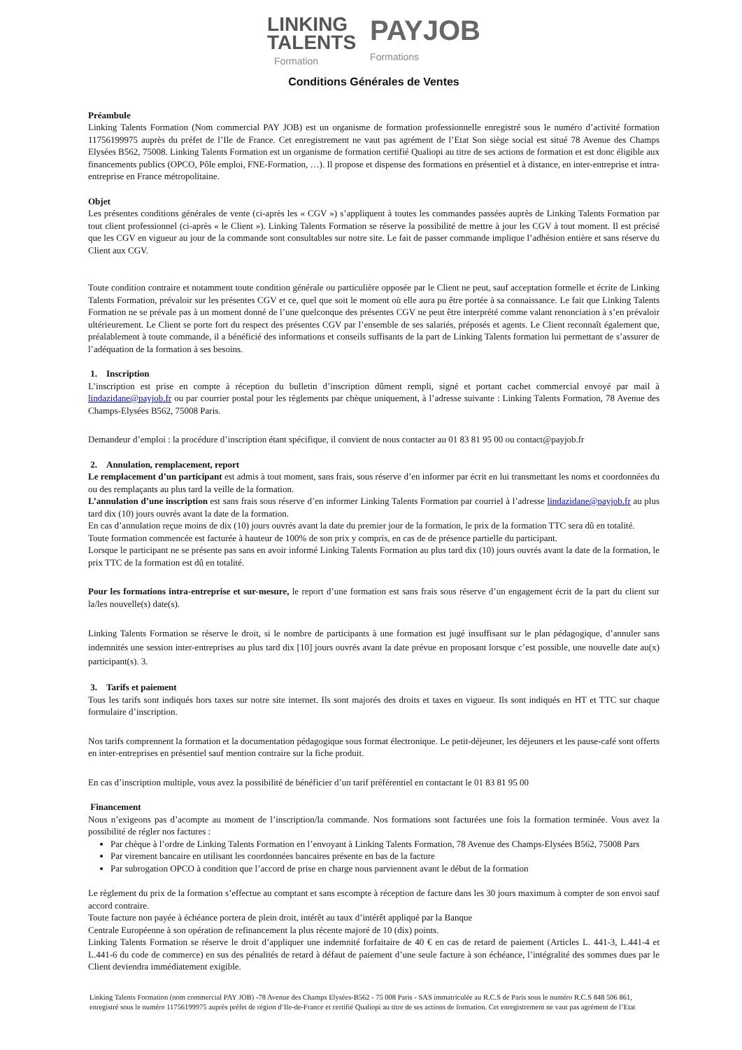LINKING
TALENTS
Formation
PAYJOB
Formations
Conditions Générales de Ventes
Préambule
Linking Talents Formation (Nom commercial PAY JOB) est un organisme de formation professionnelle enregistré sous le numéro d’activité formation 11756199975 auprès du préfet de l’Ile de France. Cet enregistrement ne vaut pas agrément de l’Etat Son siège social est situé 78 Avenue des Champs Elysées B562, 75008. Linking Talents Formation est un organisme de formation certifié Qualiopi au titre de ses actions de formation et est donc éligible aux financements publics (OPCO, Pôle emploi, FNE-Formation, …). Il propose et dispense des formations en présentiel et à distance, en inter-entreprise et intra-entreprise en France métropolitaine.
Objet
Les présentes conditions générales de vente (ci-après les « CGV ») s’appliquent à toutes les commandes passées auprès de Linking Talents Formation par tout client professionnel (ci-après « le Client »). Linking Talents Formation se réserve la possibilité de mettre à jour les CGV à tout moment. Il est précisé que les CGV en vigueur au jour de la commande sont consultables sur notre site. Le fait de passer commande implique l’adhésion entière et sans réserve du Client aux CGV.
Toute condition contraire et notamment toute condition générale ou particulière opposée par le Client ne peut, sauf acceptation formelle et écrite de Linking Talents Formation, prévaloir sur les présentes CGV et ce, quel que soit le moment où elle aura pu être portée à sa connaissance. Le fait que Linking Talents Formation ne se prévale pas à un moment donné de l’une quelconque des présentes CGV ne peut être interprété comme valant renonciation à s’en prévaloir ultérieurement. Le Client se porte fort du respect des présentes CGV par l’ensemble de ses salariés, préposés et agents. Le Client reconnaît également que, préalablement à toute commande, il a bénéficié des informations et conseils suffisants de la part de Linking Talents formation lui permettant de s’assurer de l’adéquation de la formation à ses besoins.
1. Inscription
L’inscription est prise en compte à réception du bulletin d’inscription dûment rempli, signé et portant cachet commercial envoyé par mail à lindazidane@payjob.fr ou par courrier postal pour les règlements par chèque uniquement, à l’adresse suivante : Linking Talents Formation, 78 Avenue des Champs-Elysées B562, 75008 Paris.
Demandeur d’emploi : la procédure d’inscription étant spécifique, il convient de nous contacter au 01 83 81 95 00 ou contact@payjob.fr
2. Annulation, remplacement, report
Le remplacement d’un participant est admis à tout moment, sans frais, sous réserve d’en informer par écrit en lui transmettant les noms et coordonnées du ou des remplaçants au plus tard la veille de la formation.
L’annulation d’une inscription est sans frais sous réserve d’en informer Linking Talents Formation par courriel à l’adresse lindazidane@payjob.fr au plus tard dix (10) jours ouvrés avant la date de la formation.
En cas d’annulation reçue moins de dix (10) jours ouvrés avant la date du premier jour de la formation, le prix de la formation TTC sera dû en totalité.
Toute formation commencée est facturée à hauteur de 100% de son prix y compris, en cas de de présence partielle du participant.
Lorsque le participant ne se présente pas sans en avoir informé Linking Talents Formation au plus tard dix (10) jours ouvrés avant la date de la formation, le prix TTC de la formation est dû en totalité.
Pour les formations intra-entreprise et sur-mesure, le report d’une formation est sans frais sous réserve d’un engagement écrit de la part du client sur la/les nouvelle(s) date(s).
Linking Talents Formation se réserve le droit, si le nombre de participants à une formation est jugé insuffisant sur le plan pédagogique, d’annuler sans indemnités une session inter-entreprises au plus tard dix [10] jours ouvrés avant la date prévue en proposant lorsque c’est possible, une nouvelle date au(x) participant(s). 3.
3. Tarifs et paiement
Tous les tarifs sont indiqués hors taxes sur notre site internet. Ils sont majorés des droits et taxes en vigueur. Ils sont indiqués en HT et TTC sur chaque formulaire d’inscription.
Nos tarifs comprennent la formation et la documentation pédagogique sous format électronique. Le petit-déjeuner, les déjeuners et les pause-café sont offerts en inter-entreprises en présentiel sauf mention contraire sur la fiche produit.
En cas d’inscription multiple, vous avez la possibilité de bénéficier d’un tarif préférentiel en contactant le 01 83 81 95 00
Financement
Nous n’exigeons pas d’acompte au moment de l’inscription/la commande. Nos formations sont facturées une fois la formation terminée. Vous avez la possibilité de régler nos factures :
Par chèque à l’ordre de Linking Talents Formation en l’envoyant à Linking Talents Formation, 78 Avenue des Champs-Elysées B562, 75008 Pars
Par virement bancaire en utilisant les coordonnées bancaires présente en bas de la facture
Par subrogation OPCO à condition que l’accord de prise en charge nous parviennent avant le début de la formation
Le règlement du prix de la formation s’effectue au comptant et sans escompte à réception de facture dans les 30 jours maximum à compter de son envoi sauf accord contraire.
Toute facture non payée à échéance portera de plein droit, intérêt au taux d’intérêt appliqué par la Banque
Centrale Européenne à son opération de refinancement la plus récente majoré de 10 (dix) points.
Linking Talents Formation se réserve le droit d’appliquer une indemnité forfaitaire de 40 € en cas de retard de paiement (Articles L. 441-3, L.441-4 et L.441-6 du code de commerce) en sus des pénalités de retard à défaut de paiement d’une seule facture à son échéance, l’intégralité des sommes dues par le Client deviendra immédiatement exigible.
Linking Talents Formation (nom commercial PAY JOB) -78 Avenue des Champs Elysées-B562 - 75 008 Paris - SAS immatriculée au R.C.S de Paris sous le numéro R.C.S 848 506 861, enregistré sous le numéro 11756199975 auprès préfet de région d’Ile-de-France et certifié Qualiopi au titre de ses actions de formation. Cet enregistrement ne vaut pas agrément de l’Etat